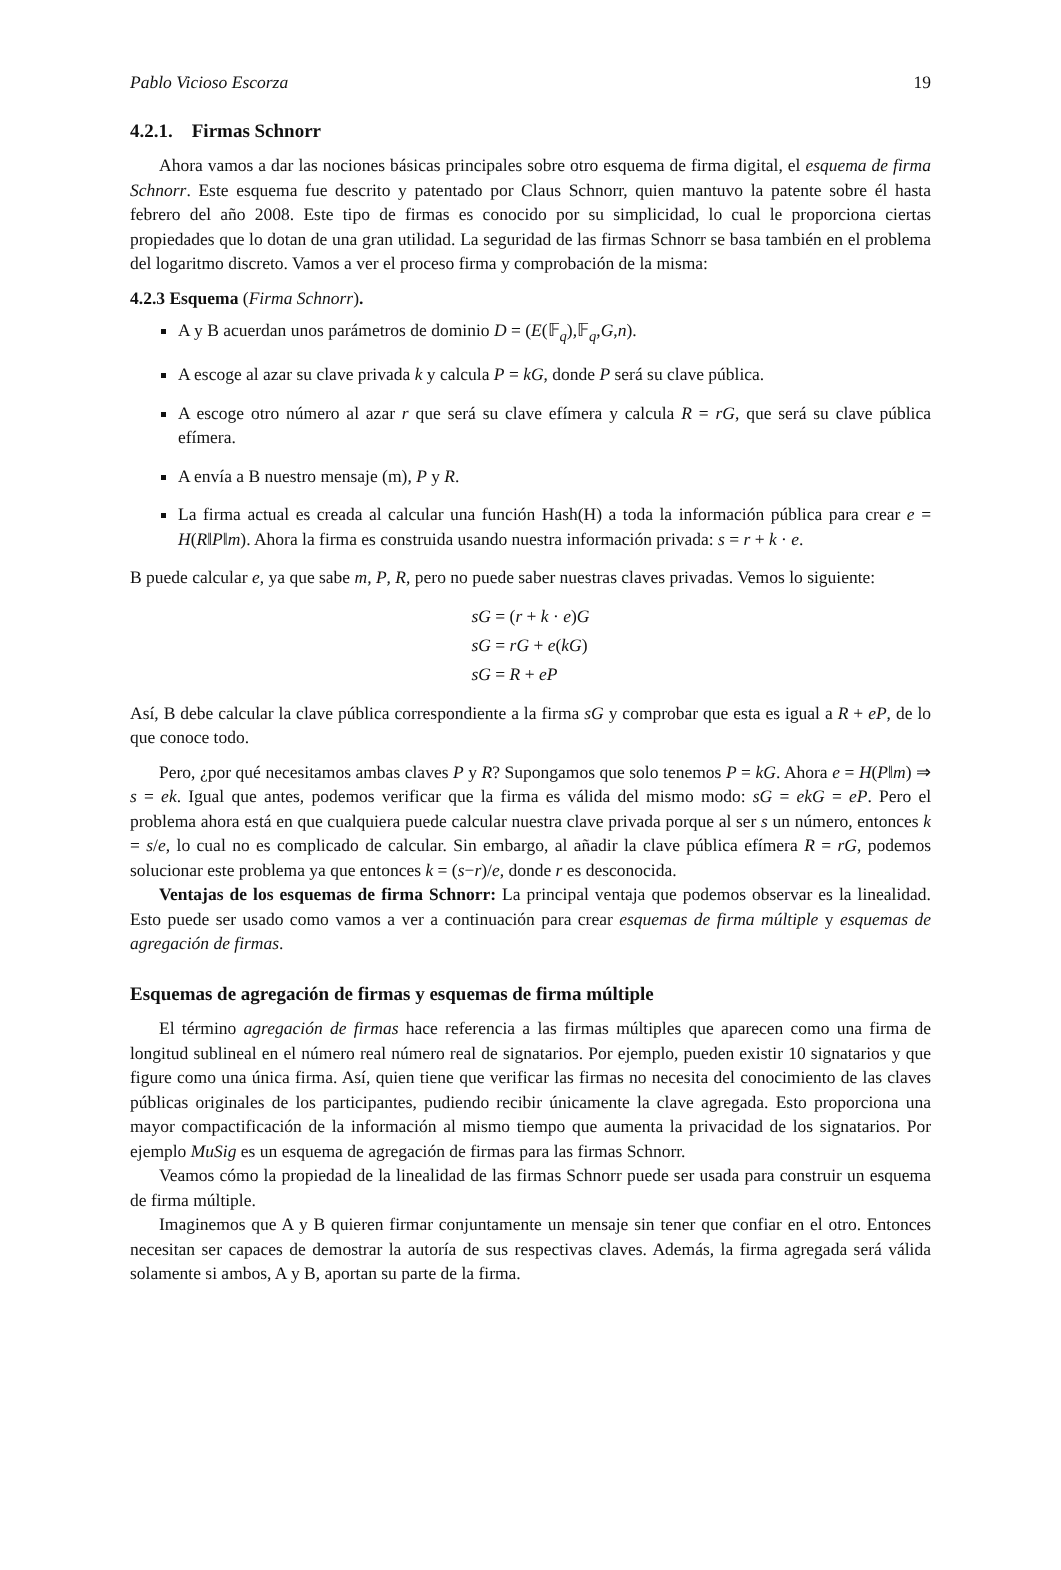Pablo Vicioso Escorza 19
4.2.1. Firmas Schnorr
Ahora vamos a dar las nociones básicas principales sobre otro esquema de firma digital, el esquema de firma Schnorr. Este esquema fue descrito y patentado por Claus Schnorr, quien mantuvo la patente sobre él hasta febrero del año 2008. Este tipo de firmas es conocido por su simplicidad, lo cual le proporciona ciertas propiedades que lo dotan de una gran utilidad. La seguridad de las firmas Schnorr se basa también en el problema del logaritmo discreto. Vamos a ver el proceso firma y comprobación de la misma:
4.2.3 Esquema (Firma Schnorr).
A y B acuerdan unos parámetros de dominio D = (E(𝔽<sub>q</sub>),𝔽<sub>q</sub>,G,n).
A escoge al azar su clave privada k y calcula P = kG, donde P será su clave pública.
A escoge otro número al azar r que será su clave efímera y calcula R = rG, que será su clave pública efímera.
A envía a B nuestro mensaje (m), P y R.
La firma actual es creada al calcular una función Hash(H) a toda la información pública para crear e = H(R‖P‖m). Ahora la firma es construida usando nuestra información privada: s = r + k · e.
B puede calcular e, ya que sabe m, P, R, pero no puede saber nuestras claves privadas. Vemos lo siguiente:
sG = (r + k · e)G
sG = rG + e(kG)
sG = R + eP
Así, B debe calcular la clave pública correspondiente a la firma sG y comprobar que esta es igual a R + eP, de lo que conoce todo.
Pero, ¿por qué necesitamos ambas claves P y R? Supongamos que solo tenemos P = kG. Ahora e = H(P‖m) ⇒ s = ek. Igual que antes, podemos verificar que la firma es válida del mismo modo: sG = ekG = eP. Pero el problema ahora está en que cualquiera puede calcular nuestra clave privada porque al ser s un número, entonces k = s/e, lo cual no es complicado de calcular. Sin embargo, al añadir la clave pública efímera R = rG, podemos solucionar este problema ya que entonces k = (s−r)/e, donde r es desconocida.
Ventajas de los esquemas de firma Schnorr: La principal ventaja que podemos observar es la linealidad. Esto puede ser usado como vamos a ver a continuación para crear esquemas de firma múltiple y esquemas de agregación de firmas.
Esquemas de agregación de firmas y esquemas de firma múltiple
El término agregación de firmas hace referencia a las firmas múltiples que aparecen como una firma de longitud sublineal en el número real número real de signatarios. Por ejemplo, pueden existir 10 signatarios y que figure como una única firma. Así, quien tiene que verificar las firmas no necesita del conocimiento de las claves públicas originales de los participantes, pudiendo recibir únicamente la clave agregada. Esto proporciona una mayor compactificación de la información al mismo tiempo que aumenta la privacidad de los signatarios. Por ejemplo MuSig es un esquema de agregación de firmas para las firmas Schnorr.
Veamos cómo la propiedad de la linealidad de las firmas Schnorr puede ser usada para construir un esquema de firma múltiple.
Imaginemos que A y B quieren firmar conjuntamente un mensaje sin tener que confiar en el otro. Entonces necesitan ser capaces de demostrar la autoría de sus respectivas claves. Además, la firma agregada será válida solamente si ambos, A y B, aportan su parte de la firma.